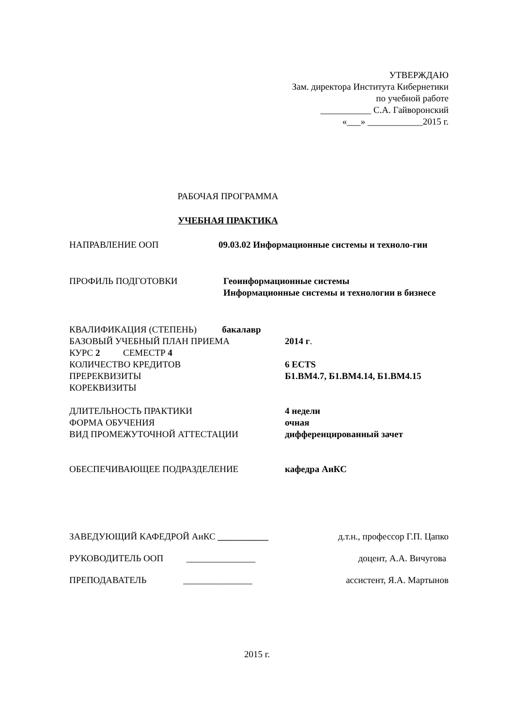УТВЕРЖДАЮ
Зам. директора Института Кибернетики
по учебной работе
___________ С.А. Гайворонский
«___» ____________2015 г.
РАБОЧАЯ ПРОГРАММА
УЧЕБНАЯ ПРАКТИКА
НАПРАВЛЕНИЕ ООП 09.03.02 Информационные системы и техноло-гии
ПРОФИЛЬ ПОДГОТОВКИ Геоинформационные системы
Информационные системы и технологии в бизнесе
КВАЛИФИКАЦИЯ (СТЕПЕНЬ) бакалавр
БАЗОВЫЙ УЧЕБНЫЙ ПЛАН ПРИЕМА 2014 г.
КУРС 2 СЕМЕСТР 4
КОЛИЧЕСТВО КРЕДИТОВ 6 ECTS
ПРЕРЕКВИЗИТЫ Б1.ВМ4.7, Б1.ВМ4.14, Б1.ВМ4.15
КОРЕКВИЗИТЫ
ДЛИТЕЛЬНОСТЬ ПРАКТИКИ 4 недели
ФОРМА ОБУЧЕНИЯ очная
ВИД ПРОМЕЖУТОЧНОЙ АТТЕСТАЦИИ дифференцированный зачет
ОБЕСПЕЧИВАЮЩЕЕ ПОДРАЗДЕЛЕНИЕ кафедра АиКС
ЗАВЕДУЮЩИЙ КАФЕДРОЙ АиКС ___________ д.т.н., профессор Г.П. Цапко
РУКОВОДИТЕЛЬ ООП _______________ доцент, А.А. Вичугова
ПРЕПОДАВАТЕЛЬ _______________ ассистент, Я.А. Мартынов
2015 г.